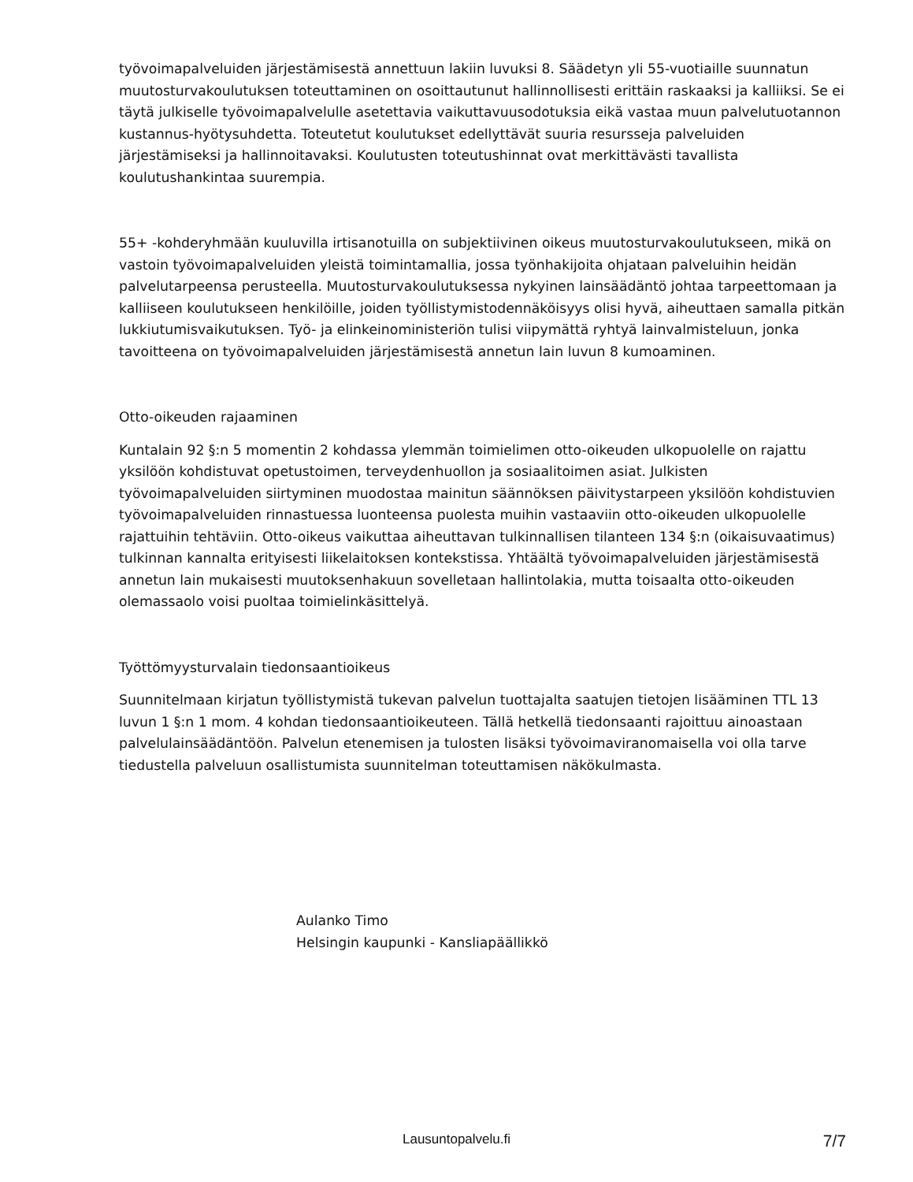työvoimapalveluiden järjestämisestä annettuun lakiin luvuksi 8. Säädetyn yli 55-vuotiaille suunnatun muutosturvakoulutuksen toteuttaminen on osoittautunut hallinnollisesti erittäin raskaaksi ja kalliiksi. Se ei täytä julkiselle työvoimapalvelulle asetettavia vaikuttavuusodotuksia eikä vastaa muun palvelutuotannon kustannus-hyötysuhdetta. Toteutetut koulutukset edellyttävät suuria resursseja palveluiden järjestämiseksi ja hallinnoitavaksi. Koulutusten toteutushinnat ovat merkittävästi tavallista koulutushankintaa suurempia.
55+ -kohderyhmään kuuluvilla irtisanotuilla on subjektiivinen oikeus muutosturvakoulutukseen, mikä on vastoin työvoimapalveluiden yleistä toimintamallia, jossa työnhakijoita ohjataan palveluihin heidän palvelutarpeensa perusteella. Muutosturvakoulutuksessa nykyinen lainsäädäntö johtaa tarpeettomaan ja kalliiseen koulutukseen henkilöille, joiden työllistymistodennäköisyys olisi hyvä, aiheuttaen samalla pitkän lukkiutumisvaikutuksen. Työ- ja elinkeinoministeriön tulisi viipymättä ryhtyä lainvalmisteluun, jonka tavoitteena on työvoimapalveluiden järjestämisestä annetun lain luvun 8 kumoaminen.
Otto-oikeuden rajaaminen
Kuntalain 92 §:n 5 momentin 2 kohdassa ylemmän toimielimen otto-oikeuden ulkopuolelle on rajattu yksilöön kohdistuvat opetustoimen, terveydenhuollon ja sosiaalitoimen asiat. Julkisten työvoimapalveluiden siirtyminen muodostaa mainitun säännöksen päivitystarpeen yksilöön kohdistuvien työvoimapalveluiden rinnastuessa luonteensa puolesta muihin vastaaviin otto-oikeuden ulkopuolelle rajattuihin tehtäviin. Otto-oikeus vaikuttaa aiheuttavan tulkinnallisen tilanteen 134 §:n (oikaisuvaatimus) tulkinnan kannalta erityisesti liikelaitoksen kontekstissa. Yhtäältä työvoimapalveluiden järjestämisestä annetun lain mukaisesti muutoksenhakuun sovelletaan hallintolakia, mutta toisaalta otto-oikeuden olemassaolo voisi puoltaa toimielinkäsittelyä.
Työttömyysturvalain tiedonsaantioikeus
Suunnitelmaan kirjatun työllistymistä tukevan palvelun tuottajalta saatujen tietojen lisääminen TTL 13 luvun 1 §:n 1 mom. 4 kohdan tiedonsaantioikeuteen. Tällä hetkellä tiedonsaanti rajoittuu ainoastaan palvelulainsäädäntöön. Palvelun etenemisen ja tulosten lisäksi työvoimaviranomaisella voi olla tarve tiedustella palveluun osallistumista suunnitelman toteuttamisen näkökulmasta.
Aulanko Timo
Helsingin kaupunki - Kansliapäällikkö
Lausuntopalvelu.fi
7/7